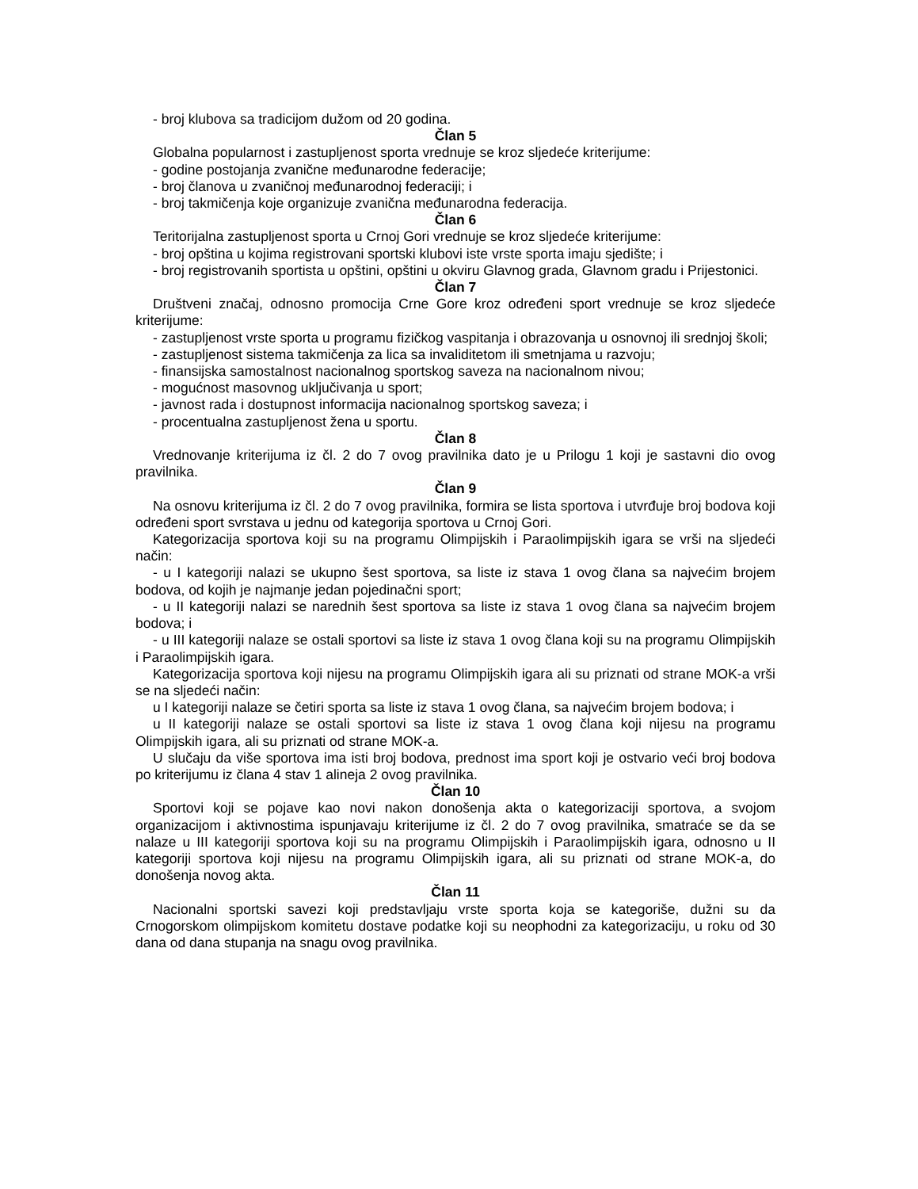- broj klubova sa tradicijom dužom od 20 godina.
Član 5
Globalna popularnost i zastupljenost sporta vrednuje se kroz sljedeće kriterijume:
- godine postojanja zvanične međunarodne federacije;
- broj članova u zvaničnoj međunarodnoj federaciji; i
- broj takmičenja koje organizuje zvanična međunarodna federacija.
Član 6
Teritorijalna zastupljenost sporta u Crnoj Gori vrednuje se kroz sljedeće kriterijume:
- broj opština u kojima registrovani sportski klubovi iste vrste sporta imaju sjedište; i
- broj registrovanih sportista u opštini, opštini u okviru Glavnog grada, Glavnom gradu i Prijestonici.
Član 7
Društveni značaj, odnosno promocija Crne Gore kroz određeni sport vrednuje se kroz sljedeće kriterijume:
- zastupljenost vrste sporta u programu fizičkog vaspitanja i obrazovanja u osnovnoj ili srednjoj školi;
- zastupljenost sistema takmičenja za lica sa invaliditetom ili smetnjama u razvoju;
- finansijska samostalnost nacionalnog sportskog saveza na nacionalnom nivou;
- mogućnost masovnog uključivanja u sport;
- javnost rada i dostupnost informacija nacionalnog sportskog saveza; i
- procentualna zastupljenost žena u sportu.
Član 8
Vrednovanje kriterijuma iz čl. 2 do 7 ovog pravilnika dato je u Prilogu 1 koji je sastavni dio ovog pravilnika.
Član 9
Na osnovu kriterijuma iz čl. 2 do 7 ovog pravilnika, formira se lista sportova i utvrđuje broj bodova koji određeni sport svrstava u jednu od kategorija sportova u Crnoj Gori.
Kategorizacija sportova koji su na programu Olimpijskih i Paraolimpijskih igara se vrši na sljedeći način:
- u I kategoriji nalazi se ukupno šest sportova, sa liste iz stava 1 ovog člana sa najvećim brojem bodova, od kojih je najmanje jedan pojedinačni sport;
- u II kategoriji nalazi se narednih šest sportova sa liste iz stava 1 ovog člana sa najvećim brojem bodova; i
- u III kategoriji nalaze se ostali sportovi sa liste iz stava 1 ovog člana koji su na programu Olimpijskih i Paraolimpijskih igara.
Kategorizacija sportova koji nijesu na programu Olimpijskih igara ali su priznati od strane MOK-a vrši se na sljedeći način:
u I kategoriji nalaze se četiri sporta sa liste iz stava 1 ovog člana, sa najvećim brojem bodova; i
u II kategoriji nalaze se ostali sportovi sa liste iz stava 1 ovog člana koji nijesu na programu Olimpijskih igara, ali su priznati od strane MOK-a.
U slučaju da više sportova ima isti broj bodova, prednost ima sport koji je ostvario veći broj bodova po kriterijumu iz člana 4 stav 1 alineja 2 ovog pravilnika.
Član 10
Sportovi koji se pojave kao novi nakon donošenja akta o kategorizaciji sportova, a svojom organizacijom i aktivnostima ispunjavaju kriterijume iz čl. 2 do 7 ovog pravilnika, smatraće se da se nalaze u III kategoriji sportova koji su na programu Olimpijskih i Paraolimpijskih igara, odnosno u II kategoriji sportova koji nijesu na programu Olimpijskih igara, ali su priznati od strane MOK-a, do donošenja novog akta.
Član 11
Nacionalni sportski savezi koji predstavljaju vrste sporta koja se kategoriše, dužni su da Crnogorskom olimpijskom komitetu dostave podatke koji su neophodni za kategorizaciju, u roku od 30 dana od dana stupanja na snagu ovog pravilnika.